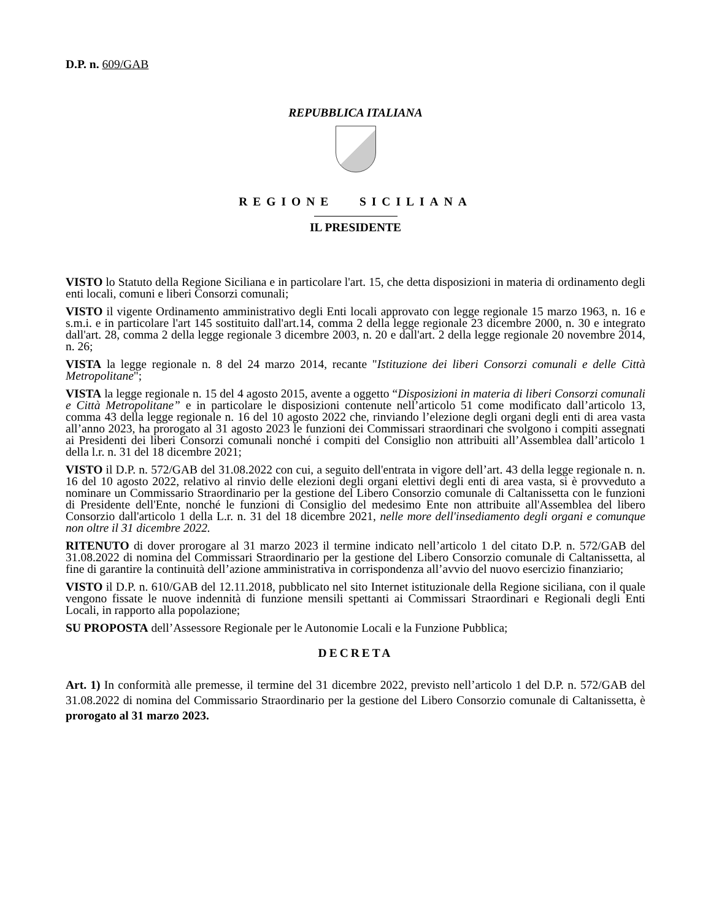D.P. n. 609/GAB
REPUBBLICA ITALIANA
REGIONE SICILIANA
IL PRESIDENTE
VISTO lo Statuto della Regione Siciliana e in particolare l'art. 15, che detta disposizioni in materia di ordinamento degli enti locali, comuni e liberi Consorzi comunali;
VISTO il vigente Ordinamento amministrativo degli Enti locali approvato con legge regionale 15 marzo 1963, n. 16 e s.m.i. e in particolare l'art 145 sostituito dall'art.14, comma 2 della legge regionale 23 dicembre 2000, n. 30 e integrato dall'art. 28, comma 2 della legge regionale 3 dicembre 2003, n. 20 e dall'art. 2 della legge regionale 20 novembre 2014, n. 26;
VISTA la legge regionale n. 8 del 24 marzo 2014, recante "Istituzione dei liberi Consorzi comunali e delle Città Metropolitane";
VISTA la legge regionale n. 15 del 4 agosto 2015, avente a oggetto “Disposizioni in materia di liberi Consorzi comunali e Città Metropolitane” e in particolare le disposizioni contenute nell’articolo 51 come modificato dall’articolo 13, comma 43 della legge regionale n. 16 del 10 agosto 2022 che, rinviando l’elezione degli organi degli enti di area vasta all’anno 2023, ha prorogato al 31 agosto 2023 le funzioni dei Commissari straordinari che svolgono i compiti assegnati ai Presidenti dei liberi Consorzi comunali nonché i compiti del Consiglio non attribuiti all’Assemblea dall’articolo 1 della l.r. n. 31 del 18 dicembre 2021;
VISTO il D.P. n. 572/GAB del 31.08.2022 con cui, a seguito dell'entrata in vigore dell’art. 43 della legge regionale n. n. 16 del 10 agosto 2022, relativo al rinvio delle elezioni degli organi elettivi degli enti di area vasta, si è provveduto a nominare un Commissario Straordinario per la gestione del Libero Consorzio comunale di Caltanissetta con le funzioni di Presidente dell'Ente, nonché le funzioni di Consiglio del medesimo Ente non attribuite all'Assemblea del libero Consorzio dall'articolo 1 della L.r. n. 31 del 18 dicembre 2021, nelle more dell'insediamento degli organi e comunque non oltre il 31 dicembre 2022.
RITENUTO di dover prorogare al 31 marzo 2023 il termine indicato nell’articolo 1 del citato D.P. n. 572/GAB del 31.08.2022 di nomina del Commissari Straordinario per la gestione del Libero Consorzio comunale di Caltanissetta, al fine di garantire la continuità dell’azione amministrativa in corrispondenza all’avvio del nuovo esercizio finanziario;
VISTO il D.P. n. 610/GAB del 12.11.2018, pubblicato nel sito Internet istituzionale della Regione siciliana, con il quale vengono fissate le nuove indennità di funzione mensili spettanti ai Commissari Straordinari e Regionali degli Enti Locali, in rapporto alla popolazione;
SU PROPOSTA dell’Assessore Regionale per le Autonomie Locali e la Funzione Pubblica;
DECRETA
Art. 1) In conformità alle premesse, il termine del 31 dicembre 2022, previsto nell’articolo 1 del D.P. n. 572/GAB del 31.08.2022 di nomina del Commissario Straordinario per la gestione del Libero Consorzio comunale di Caltanissetta, è prorogato al 31 marzo 2023.